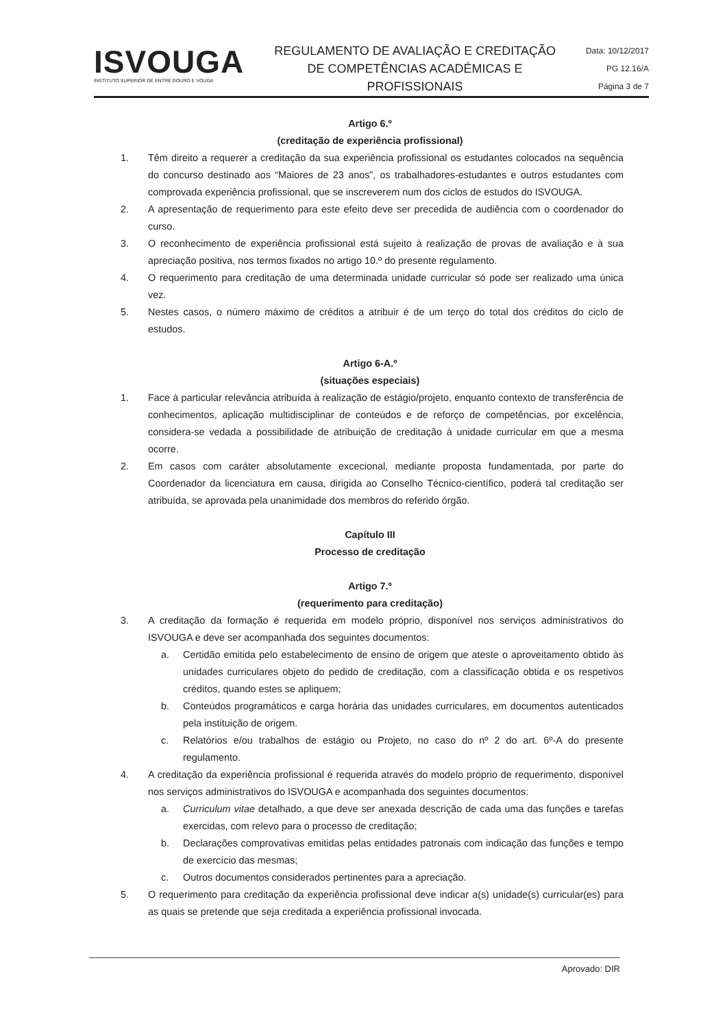ISVOUGA
INSTITUTO SUPERIOR DE ENTRE DOURO E VOUGA
REGULAMENTO DE AVALIAÇÃO E CREDITAÇÃO DE COMPETÊNCIAS ACADÉMICAS E PROFISSIONAIS
Data: 10/12/2017
PG 12.16/A
Página 3 de 7
Artigo 6.º
(creditação de experiência profissional)
1. Têm direito a requerer a creditação da sua experiência profissional os estudantes colocados na sequência do concurso destinado aos “Maiores de 23 anos”, os trabalhadores-estudantes e outros estudantes com comprovada experiência profissional, que se inscreverem num dos ciclos de estudos do ISVOUGA.
2. A apresentação de requerimento para este efeito deve ser precedida de audiência com o coordenador do curso.
3. O reconhecimento de experiência profissional está sujeito à realização de provas de avaliação e à sua apreciação positiva, nos termos fixados no artigo 10.º do presente regulamento.
4. O requerimento para creditação de uma determinada unidade curricular só pode ser realizado uma única vez.
5. Nestes casos, o número máximo de créditos a atribuir é de um terço do total dos créditos do ciclo de estudos.
Artigo 6-A.º
(situações especiais)
1. Face à particular relevância atribuída à realização de estágio/projeto, enquanto contexto de transferência de conhecimentos, aplicação multidisciplinar de conteúdos e de reforço de competências, por excelência, considera-se vedada a possibilidade de atribuição de creditação à unidade curricular em que a mesma ocorre.
2. Em casos com caráter absolutamente excecional, mediante proposta fundamentada, por parte do Coordenador da licenciatura em causa, dirigida ao Conselho Técnico-científico, poderá tal creditação ser atribuída, se aprovada pela unanimidade dos membros do referido órgão.
Capítulo III
Processo de creditação
Artigo 7.º
(requerimento para creditação)
3. A creditação da formação é requerida em modelo próprio, disponível nos serviços administrativos do ISVOUGA e deve ser acompanhada dos seguintes documentos:
a. Certidão emitida pelo estabelecimento de ensino de origem que ateste o aproveitamento obtido às unidades curriculares objeto do pedido de creditação, com a classificação obtida e os respetivos créditos, quando estes se apliquem;
b. Conteúdos programáticos e carga horária das unidades curriculares, em documentos autenticados pela instituição de origem.
c. Relatórios e/ou trabalhos de estágio ou Projeto, no caso do nº 2 do art. 6º-A do presente regulamento.
4. A creditação da experiência profissional é requerida através do modelo próprio de requerimento, disponível nos serviços administrativos do ISVOUGA e acompanhada dos seguintes documentos:
a. Curriculum vitae detalhado, a que deve ser anexada descrição de cada uma das funções e tarefas exercidas, com relevo para o processo de creditação;
b. Declarações comprovativas emitidas pelas entidades patronais com indicação das funções e tempo de exercício das mesmas;
c. Outros documentos considerados pertinentes para a apreciação.
5. O requerimento para creditação da experiência profissional deve indicar a(s) unidade(s) curricular(es) para as quais se pretende que seja creditada a experiência profissional invocada.
Aprovado: DIR